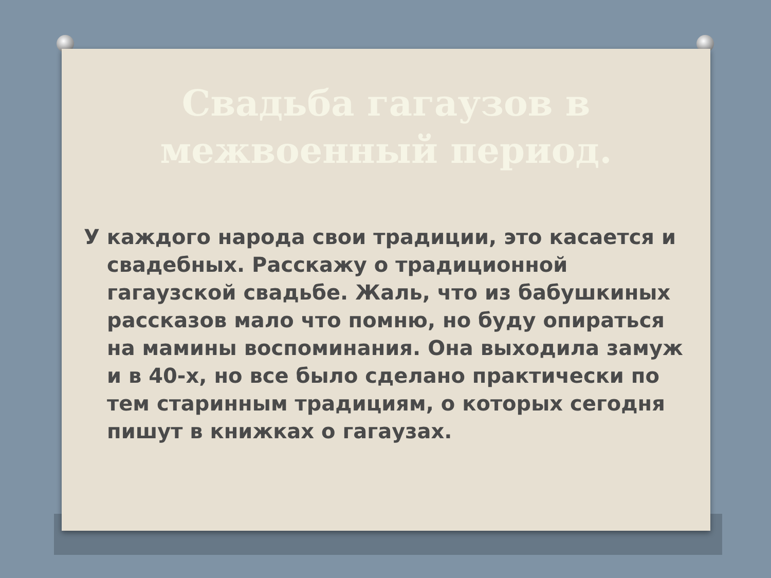Свадьба гагаузов в межвоенный период.
У каждого народа свои традиции, это касается и свадебных. Расскажу о традиционной гагаузской свадьбе. Жаль, что из бабушкиных рассказов мало что помню, но буду опираться на мамины воспоминания. Она выходила замуж и в 40-х, но все было сделано практически по тем старинным традициям, о которых сегодня пишут в книжках о гагаузах.